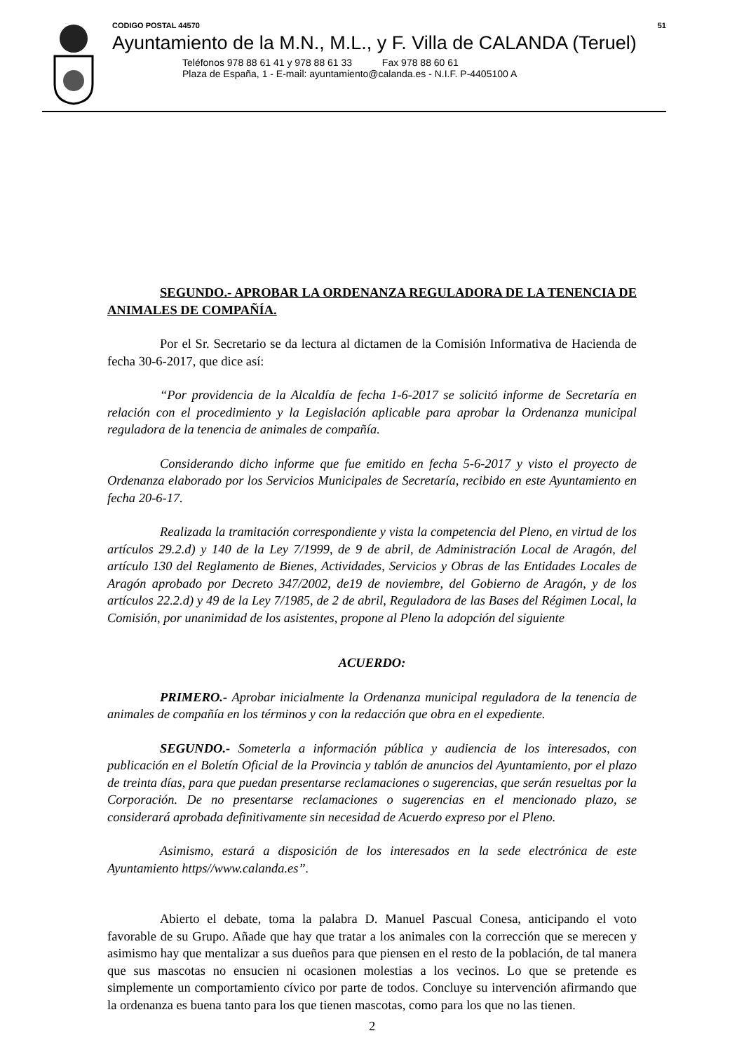CODIGO POSTAL 44570 51
Ayuntamiento de la M.N., M.L., y F. Villa de CALANDA (Teruel)
Teléfonos 978 88 61 41 y 978 88 61 33 Fax 978 88 60 61
Plaza de España, 1 - E-mail: ayuntamiento@calanda.es - N.I.F. P-4405100 A
SEGUNDO.- APROBAR LA ORDENANZA REGULADORA DE LA TENENCIA DE ANIMALES DE COMPAÑÍA.
Por el Sr. Secretario se da lectura al dictamen de la Comisión Informativa de Hacienda de fecha 30-6-2017, que dice así:
“Por providencia de la Alcaldía de fecha 1-6-2017 se solicitó informe de Secretaría en relación con el procedimiento y la Legislación aplicable para aprobar la Ordenanza municipal reguladora de la tenencia de animales de compañía.
Considerando dicho informe que fue emitido en fecha 5-6-2017 y visto el proyecto de Ordenanza elaborado por los Servicios Municipales de Secretaría, recibido en este Ayuntamiento en fecha 20-6-17.
Realizada la tramitación correspondiente y vista la competencia del Pleno, en virtud de los artículos 29.2.d) y 140 de la Ley 7/1999, de 9 de abril, de Administración Local de Aragón, del artículo 130 del Reglamento de Bienes, Actividades, Servicios y Obras de las Entidades Locales de Aragón aprobado por Decreto 347/2002, de19 de noviembre, del Gobierno de Aragón, y de los artículos 22.2.d) y 49 de la Ley 7/1985, de 2 de abril, Reguladora de las Bases del Régimen Local, la Comisión, por unanimidad de los asistentes, propone al Pleno la adopción del siguiente
ACUERDO:
PRIMERO.- Aprobar inicialmente la Ordenanza municipal reguladora de la tenencia de animales de compañía en los términos y con la redacción que obra en el expediente.
SEGUNDO.- Someterla a información pública y audiencia de los interesados, con publicación en el Boletín Oficial de la Provincia y tablón de anuncios del Ayuntamiento, por el plazo de treinta días, para que puedan presentarse reclamaciones o sugerencias, que serán resueltas por la Corporación. De no presentarse reclamaciones o sugerencias en el mencionado plazo, se considerará aprobada definitivamente sin necesidad de Acuerdo expreso por el Pleno.
Asimismo, estará a disposición de los interesados en la sede electrónica de este Ayuntamiento https//www.calanda.es”.
Abierto el debate, toma la palabra D. Manuel Pascual Conesa, anticipando el voto favorable de su Grupo. Añade que hay que tratar a los animales con la corrección que se merecen y asimismo hay que mentalizar a sus dueños para que piensen en el resto de la población, de tal manera que sus mascotas no ensucien ni ocasionen molestias a los vecinos. Lo que se pretende es simplemente un comportamiento cívico por parte de todos. Concluye su intervención afirmando que la ordenanza es buena tanto para los que tienen mascotas, como para los que no las tienen.
2